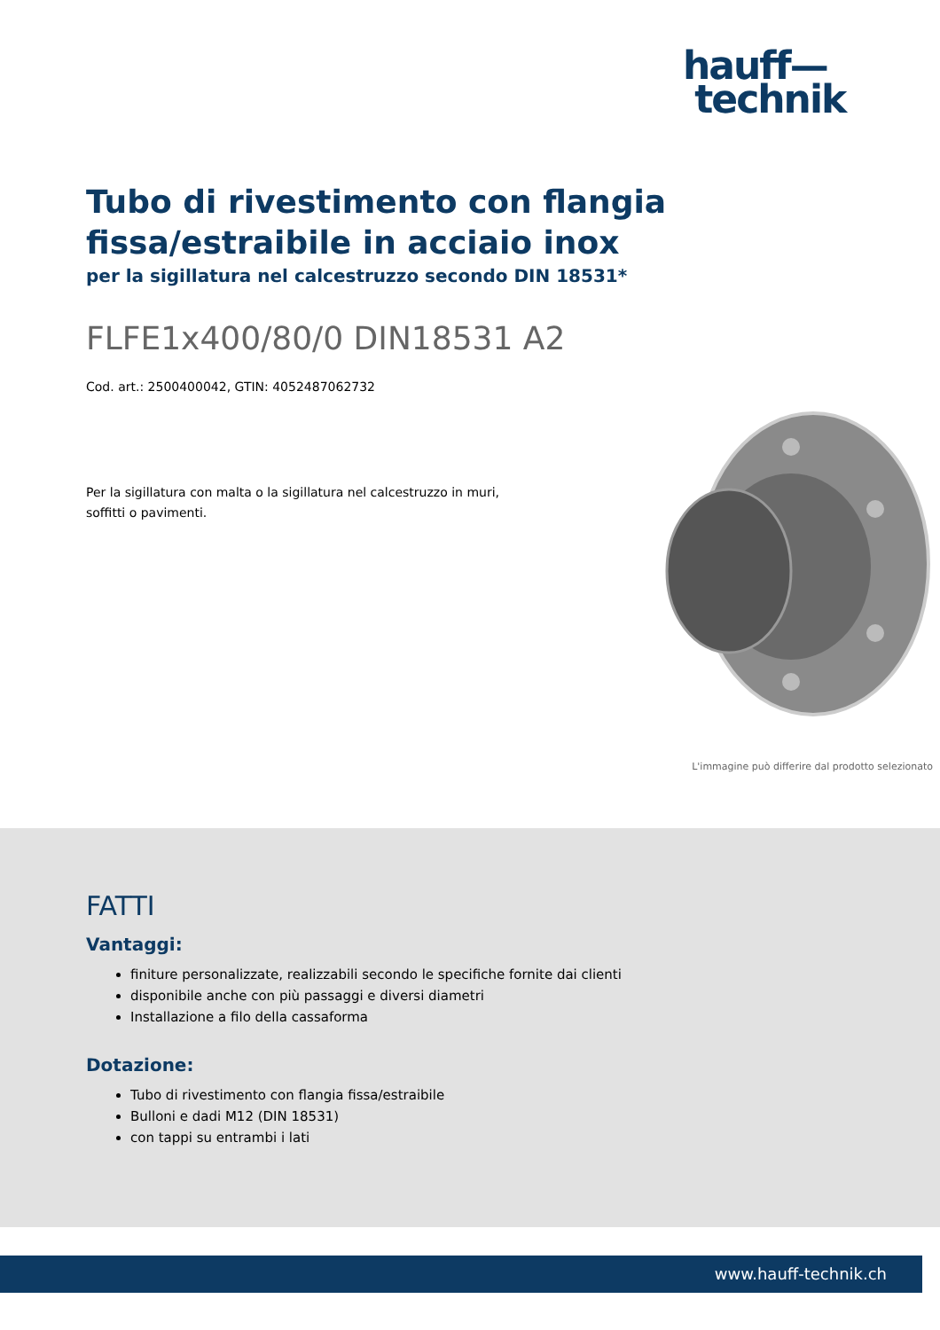hauff—
technik
Tubo di rivestimento con flangia
fissa/estraibile in acciaio inox
per la sigillatura nel calcestruzzo secondo DIN 18531*
FLFE1x400/80/0 DIN18531 A2
Cod. art.: 2500400042, GTIN: 4052487062732
Per la sigillatura con malta o la sigillatura nel calcestruzzo in muri, soffitti o pavimenti.
L'immagine può differire dal prodotto selezionato
FATTI
Vantaggi:
finiture personalizzate, realizzabili secondo le specifiche fornite dai clienti
disponibile anche con più passaggi e diversi diametri
Installazione a filo della cassaforma
Dotazione:
Tubo di rivestimento con flangia fissa/estraibile
Bulloni e dadi M12 (DIN 18531)
con tappi su entrambi i lati
www.hauff-technik.ch